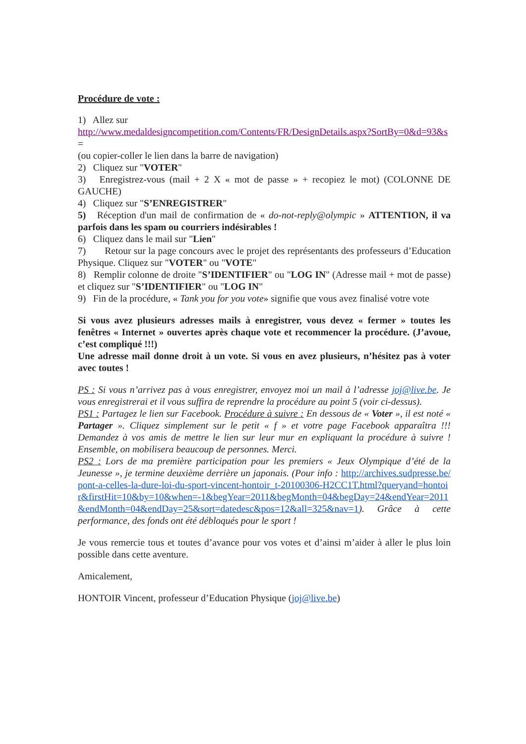Procédure de vote :
1) Allez sur
http://www.medaldesigncompetition.com/Contents/FR/DesignDetails.aspx?SortBy=0&d=93&s=
(ou copier-coller le lien dans la barre de navigation)
2) Cliquez sur "VOTER"
3) Enregistrez-vous (mail + 2 X « mot de passe » + recopiez le mot) (COLONNE DE GAUCHE)
4) Cliquez sur "S’ENREGISTRER"
5) Réception d'un mail de confirmation de « do-not-reply@olympic » ATTENTION, il va parfois dans les spam ou courriers indésirables !
6) Cliquez dans le mail sur "Lien"
7) Retour sur la page concours avec le projet des représentants des professeurs d’Education Physique. Cliquez sur "VOTER" ou "VOTE"
8) Remplir colonne de droite "S’IDENTIFIER" ou "LOG IN" (Adresse mail + mot de passe) et cliquez sur "S’IDENTIFIER" ou "LOG IN"
9) Fin de la procédure, « Tank you for you vote» signifie que vous avez finalisé votre vote
Si vous avez plusieurs adresses mails à enregistrer, vous devez « fermer » toutes les fenêtres « Internet » ouvertes après chaque vote et recommencer la procédure. (J’avoue, c’est compliqué !!!)
Une adresse mail donne droit à un vote. Si vous en avez plusieurs, n’hésitez pas à voter avec toutes !
PS : Si vous n’arrivez pas à vous enregistrer, envoyez moi un mail à l’adresse joj@live.be. Je vous enregistrerai et il vous suffira de reprendre la procédure au point 5 (voir ci-dessus).
PS1 : Partagez le lien sur Facebook. Procédure à suivre : En dessous de « Voter », il est noté « Partager ». Cliquez simplement sur le petit « f » et votre page Facebook apparaîtra !!! Demandez à vos amis de mettre le lien sur leur mur en expliquant la procédure à suivre ! Ensemble, on mobilisera beaucoup de personnes. Merci.
PS2 : Lors de ma première participation pour les premiers « Jeux Olympique d’été de la Jeunesse », je termine deuxième derrière un japonais. (Pour info : http://archives.sudpresse.be/pont-a-celles-la-dure-loi-du-sport-vincent-hontoir_t-20100306-H2CC1T.html?queryand=hontoir&firstHit=10&by=10&when=-1&begYear=2011&begMonth=04&begDay=24&endYear=2011&endMonth=04&endDay=25&sort=datedesc&pos=12&all=325&nav=1). Grâce à cette performance, des fonds ont été débloqués pour le sport !
Je vous remercie tous et toutes d’avance pour vos votes et d’ainsi m’aider à aller le plus loin possible dans cette aventure.
Amicalement,
HONTOIR Vincent, professeur d’Education Physique (joj@live.be)